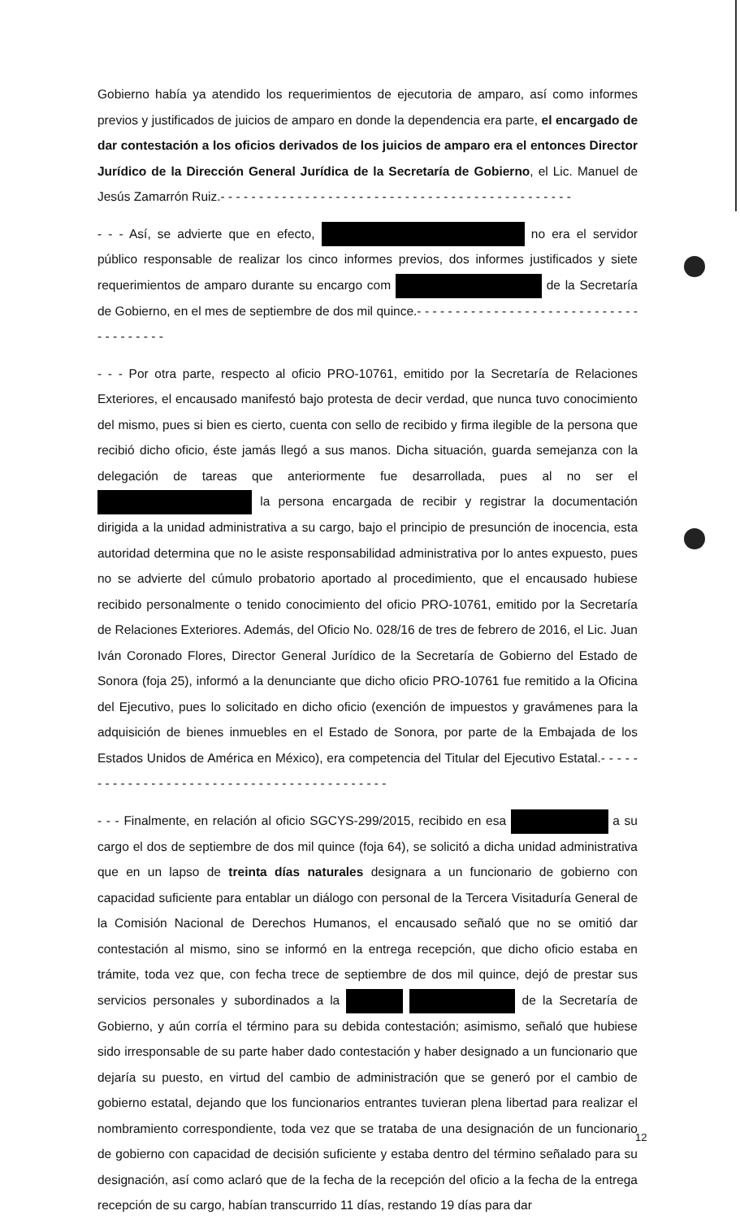Gobierno había ya atendido los requerimientos de ejecutoria de amparo, así como informes previos y justificados de juicios de amparo en donde la dependencia era parte, el encargado de dar contestación a los oficios derivados de los juicios de amparo era el entonces Director Jurídico de la Dirección General Jurídica de la Secretaría de Gobierno, el Lic. Manuel de Jesús Zamarrón Ruiz.- - - - - - - - - - - - - - - - - - - - - - - - - - - - - - - - - - - - - - - - - - - - - -
- - - Así, se advierte que en efecto, no era el servidor público responsable de realizar los cinco informes previos, dos informes justificados y siete requerimientos de amparo durante su encargo com de la Secretaría de Gobierno, en el mes de septiembre de dos mil quince.- - - - - - - - - - - - - - - - - - - - - - - - - - - - - - - - - - - - - -
- - - Por otra parte, respecto al oficio PRO-10761, emitido por la Secretaría de Relaciones Exteriores, el encausado manifestó bajo protesta de decir verdad, que nunca tuvo conocimiento del mismo, pues si bien es cierto, cuenta con sello de recibido y firma ilegible de la persona que recibió dicho oficio, éste jamás llegó a sus manos. Dicha situación, guarda semejanza con la delegación de tareas que anteriormente fue desarrollada, pues al no ser el la persona encargada de recibir y registrar la documentación dirigida a la unidad administrativa a su cargo, bajo el principio de presunción de inocencia, esta autoridad determina que no le asiste responsabilidad administrativa por lo antes expuesto, pues no se advierte del cúmulo probatorio aportado al procedimiento, que el encausado hubiese recibido personalmente o tenido conocimiento del oficio PRO-10761, emitido por la Secretaría de Relaciones Exteriores. Además, del Oficio No. 028/16 de tres de febrero de 2016, el Lic. Juan Iván Coronado Flores, Director General Jurídico de la Secretaría de Gobierno del Estado de Sonora (foja 25), informó a la denunciante que dicho oficio PRO-10761 fue remitido a la Oficina del Ejecutivo, pues lo solicitado en dicho oficio (exención de impuestos y gravámenes para la adquisición de bienes inmuebles en el Estado de Sonora, por parte de la Embajada de los Estados Unidos de América en México), era competencia del Titular del Ejecutivo Estatal.- - - - - - - - - - - - - - - - - - - - - - - - - - - - - - - - - - - - - - - - - - -
- - - Finalmente, en relación al oficio SGCYS-299/2015, recibido en esa a su cargo el dos de septiembre de dos mil quince (foja 64), se solicitó a dicha unidad administrativa que en un lapso de treinta días naturales designara a un funcionario de gobierno con capacidad suficiente para entablar un diálogo con personal de la Tercera Visitaduría General de la Comisión Nacional de Derechos Humanos, el encausado señaló que no se omitió dar contestación al mismo, sino se informó en la entrega recepción, que dicho oficio estaba en trámite, toda vez que, con fecha trece de septiembre de dos mil quince, dejó de prestar sus servicios personales y subordinados a la de la Secretaría de Gobierno, y aún corría el término para su debida contestación; asimismo, señaló que hubiese sido irresponsable de su parte haber dado contestación y haber designado a un funcionario que dejaría su puesto, en virtud del cambio de administración que se generó por el cambio de gobierno estatal, dejando que los funcionarios entrantes tuvieran plena libertad para realizar el nombramiento correspondiente, toda vez que se trataba de una designación de un funcionario de gobierno con capacidad de decisión suficiente y estaba dentro del término señalado para su designación, así como aclaró que de la fecha de la recepción del oficio a la fecha de la entrega recepción de su cargo, habían transcurrido 11 días, restando 19 días para dar
12